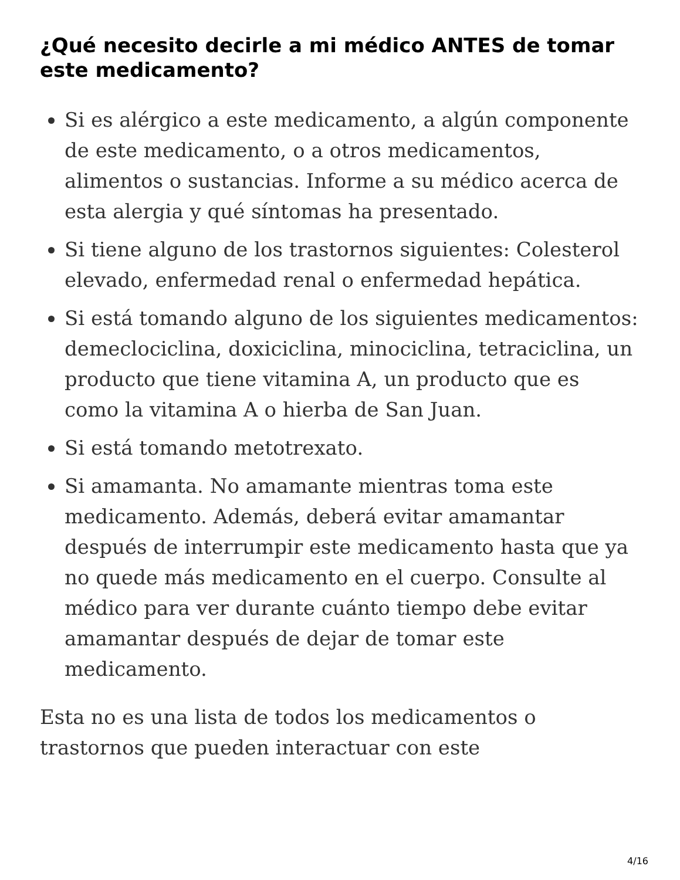¿Qué necesito decirle a mi médico ANTES de tomar este medicamento?
Si es alérgico a este medicamento, a algún componente de este medicamento, o a otros medicamentos, alimentos o sustancias. Informe a su médico acerca de esta alergia y qué síntomas ha presentado.
Si tiene alguno de los trastornos siguientes: Colesterol elevado, enfermedad renal o enfermedad hepática.
Si está tomando alguno de los siguientes medicamentos: demeclociclina, doxiciclina, minociclina, tetraciclina, un producto que tiene vitamina A, un producto que es como la vitamina A o hierba de San Juan.
Si está tomando metotrexato.
Si amamanta. No amamante mientras toma este medicamento. Además, deberá evitar amamantar después de interrumpir este medicamento hasta que ya no quede más medicamento en el cuerpo. Consulte al médico para ver durante cuánto tiempo debe evitar amamantar después de dejar de tomar este medicamento.
Esta no es una lista de todos los medicamentos o trastornos que pueden interactuar con este
4/16